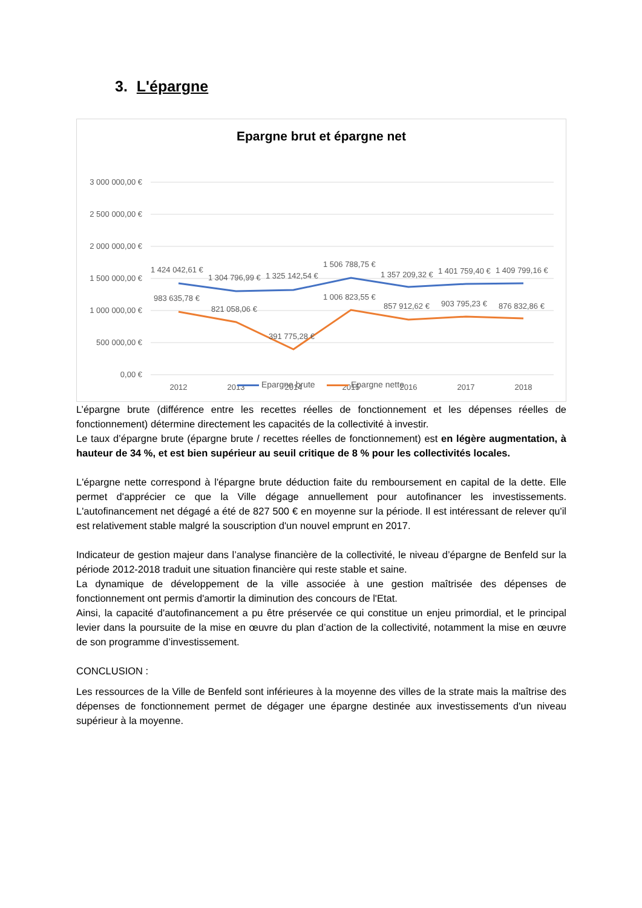3. L'épargne
Epargne brut et épargne net
3 000 000,00 €
2 500 000,00 €
2 000 000,00 €
1 500 000,00 €
1 000 000,00 €
500 000,00 €
0,00 €
1 424 042,61 €
1 304 796,99 €
1 325 142,54 €
1 506 788,75 €
1 357 209,32 €
1 401 759,40 €
1 409 799,16 €
983 635,78 €
821 058,06 €
391 775,28 €
1 006 823,55 €
857 912,62 €
903 795,23 €
876 832,86 €
2012
2013
2014
2015
2016
2017
2018
Epargne brute Epargne nette
L’épargne brute (différence entre les recettes réelles de fonctionnement et les dépenses réelles de fonctionnement) détermine directement les capacités de la collectivité à investir.
Le taux d’épargne brute (épargne brute / recettes réelles de fonctionnement) est en légère augmentation, à hauteur de 34 %, et est bien supérieur au seuil critique de 8 % pour les collectivités locales.
L'épargne nette correspond à l'épargne brute déduction faite du remboursement en capital de la dette. Elle permet d'apprécier ce que la Ville dégage annuellement pour autofinancer les investissements. L'autofinancement net dégagé a été de 827 500 € en moyenne sur la période. Il est intéressant de relever qu'il est relativement stable malgré la souscription d'un nouvel emprunt en 2017.
Indicateur de gestion majeur dans l’analyse financière de la collectivité, le niveau d’épargne de Benfeld sur la période 2012-2018 traduit une situation financière qui reste stable et saine.
La dynamique de développement de la ville associée à une gestion maîtrisée des dépenses de fonctionnement ont permis d'amortir la diminution des concours de l'Etat.
Ainsi, la capacité d'autofinancement a pu être préservée ce qui constitue un enjeu primordial, et le principal levier dans la poursuite de la mise en œuvre du plan d’action de la collectivité, notamment la mise en œuvre de son programme d’investissement.
CONCLUSION :
Les ressources de la Ville de Benfeld sont inférieures à la moyenne des villes de la strate mais la maîtrise des dépenses de fonctionnement permet de dégager une épargne destinée aux investissements d'un niveau supérieur à la moyenne.